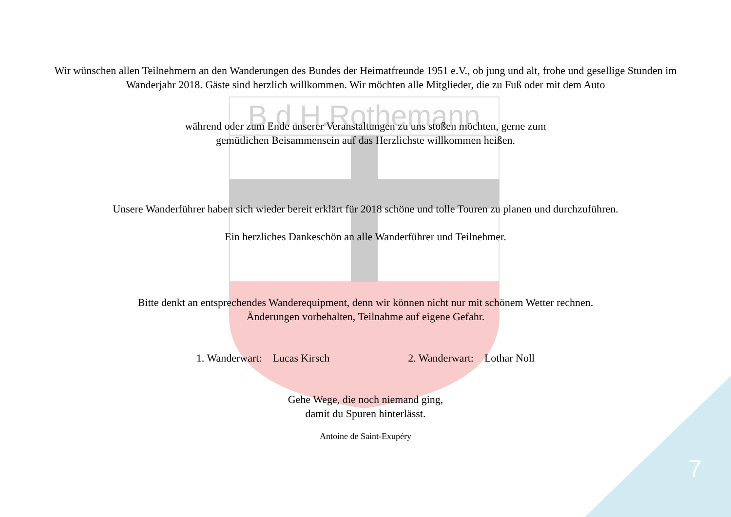B.d.H.Rothemann
7
Wir wünschen allen Teilnehmern an den Wanderungen des Bundes der Heimatfreunde 1951 e.V., ob jung und alt, frohe und gesellige Stunden im Wanderjahr 2018. Gäste sind herzlich willkommen. Wir möchten alle Mitglieder, die zu Fuß oder mit dem Auto
während oder zum Ende unserer Veranstaltungen zu uns stoßen möchten, gerne zum
gemütlichen Beisammensein auf das Herzlichste willkommen heißen.
Unsere Wanderführer haben sich wieder bereit erklärt für 2018 schöne und tolle Touren zu planen und durchzuführen.
Ein herzliches Dankeschön an alle Wanderführer und Teilnehmer.
Bitte denkt an entsprechendes Wanderequipment, denn wir können nicht nur mit schönem Wetter rechnen.
Änderungen vorbehalten, Teilnahme auf eigene Gefahr.
1. Wanderwart: Lucas Kirsch 2. Wanderwart: Lothar Noll
Gehe Wege, die noch niemand ging,
damit du Spuren hinterlässt.
Antoine de Saint-Exupéry